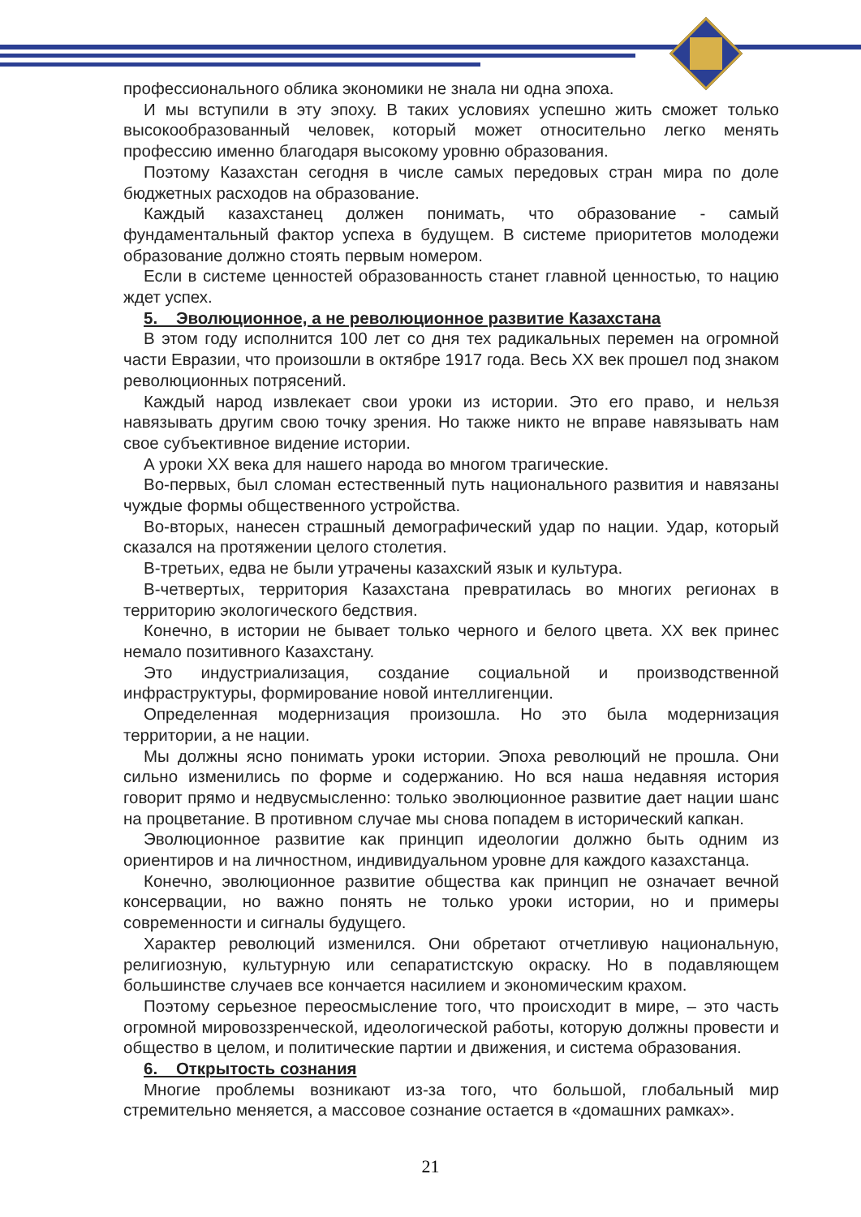профессионального облика экономики не знала ни одна эпоха.
И мы вступили в эту эпоху. В таких условиях успешно жить сможет только высокообразованный человек, который может относительно легко менять профессию именно благодаря высокому уровню образования.
Поэтому Казахстан сегодня в числе самых передовых стран мира по доле бюджетных расходов на образование.
Каждый казахстанец должен понимать, что образование - самый фундаментальный фактор успеха в будущем. В системе приоритетов молодежи образование должно стоять первым номером.
Если в системе ценностей образованность станет главной ценностью, то нацию ждет успех.
5. Эволюционное, а не революционное развитие Казахстана
В этом году исполнится 100 лет со дня тех радикальных перемен на огромной части Евразии, что произошли в октябре 1917 года. Весь XX век прошел под знаком революционных потрясений.
Каждый народ извлекает свои уроки из истории. Это его право, и нельзя навязывать другим свою точку зрения. Но также никто не вправе навязывать нам свое субъективное видение истории.
А уроки XX века для нашего народа во многом трагические.
Во-первых, был сломан естественный путь национального развития и навязаны чуждые формы общественного устройства.
Во-вторых, нанесен страшный демографический удар по нации. Удар, который сказался на протяжении целого столетия.
В-третьих, едва не были утрачены казахский язык и культура.
В-четвертых, территория Казахстана превратилась во многих регионах в территорию экологического бедствия.
Конечно, в истории не бывает только черного и белого цвета. XX век принес немало позитивного Казахстану.
Это индустриализация, создание социальной и производственной инфраструктуры, формирование новой интеллигенции.
Определенная модернизация произошла. Но это была модернизация территории, а не нации.
Мы должны ясно понимать уроки истории. Эпоха революций не прошла. Они сильно изменились по форме и содержанию. Но вся наша недавняя история говорит прямо и недвусмысленно: только эволюционное развитие дает нации шанс на процветание. В противном случае мы снова попадем в исторический капкан.
Эволюционное развитие как принцип идеологии должно быть одним из ориентиров и на личностном, индивидуальном уровне для каждого казахстанца.
Конечно, эволюционное развитие общества как принцип не означает вечной консервации, но важно понять не только уроки истории, но и примеры современности и сигналы будущего.
Характер революций изменился. Они обретают отчетливую национальную, религиозную, культурную или сепаратистскую окраску. Но в подавляющем большинстве случаев все кончается насилием и экономическим крахом.
Поэтому серьезное переосмысление того, что происходит в мире, – это часть огромной мировоззренческой, идеологической работы, которую должны провести и общество в целом, и политические партии и движения, и система образования.
6. Открытость сознания
Многие проблемы возникают из-за того, что большой, глобальный мир стремительно меняется, а массовое сознание остается в «домашних рамках».
21